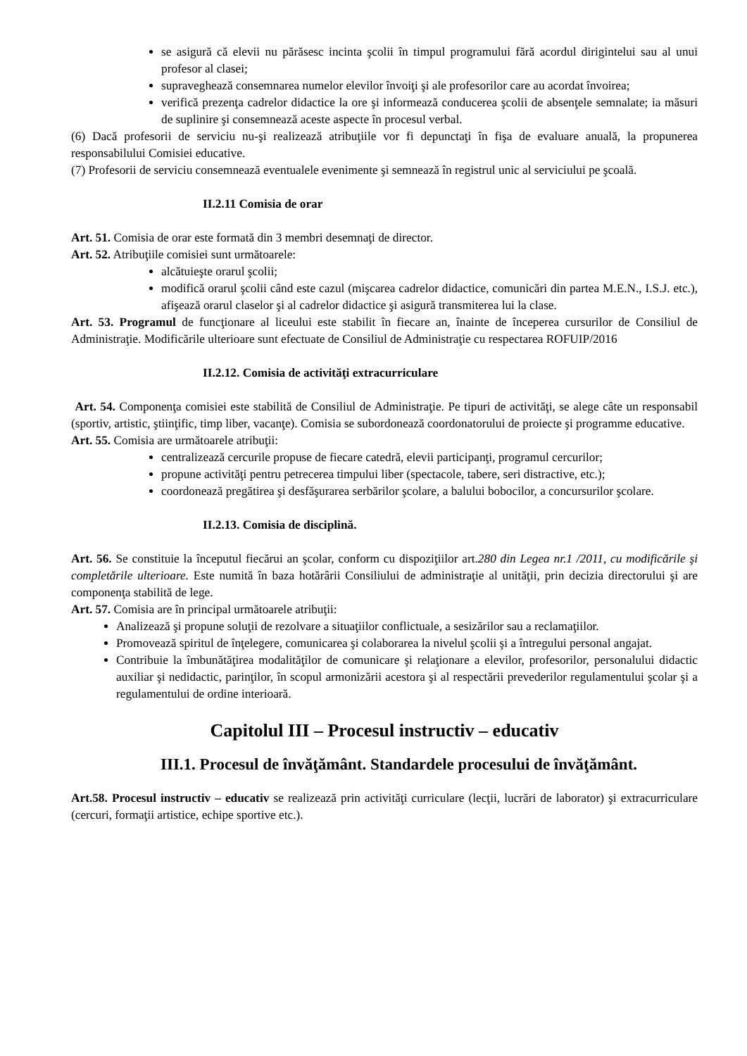se asigură că elevii nu părăsesc incinta şcolii în timpul programului fără acordul dirigintelui sau al unui profesor al clasei;
supraveghează consemnarea numelor elevilor învoiţi şi ale profesorilor care au acordat învoirea;
verifică prezenţa cadrelor didactice la ore şi informează conducerea şcolii de absenţele semnalate; ia măsuri de suplinire şi consemnează aceste aspecte în procesul verbal.
(6) Dacă profesorii de serviciu nu-şi realizează atribuţiile vor fi depunctaţi în fişa de evaluare anuală, la propunerea responsabilului Comisiei educative.
(7) Profesorii de serviciu consemnează eventualele evenimente şi semnează în registrul unic al serviciului pe şcoală.
II.2.11 Comisia de orar
Art. 51. Comisia de orar este formată din 3 membri desemnaţi de director.
Art. 52. Atribuţiile comisiei sunt următoarele:
alcătuieşte orarul şcolii;
modifică orarul şcolii când este cazul (mişcarea cadrelor didactice, comunicări din partea M.E.N., I.S.J. etc.), afişează orarul claselor şi al cadrelor didactice şi asigură transmiterea lui la clase.
Art. 53. Programul de funcţionare al liceului este stabilit în fiecare an, înainte de începerea cursurilor de Consiliul de Administraţie. Modificările ulterioare sunt efectuate de Consiliul de Administraţie cu respectarea ROFUIP/2016
II.2.12. Comisia de activităţi extracurriculare
Art. 54. Componenţa comisiei este stabilită de Consiliul de Administraţie. Pe tipuri de activităţi, se alege câte un responsabil (sportiv, artistic, ştiinţific, timp liber, vacanţe). Comisia se subordonează coordonatorului de proiecte şi programme educative.
Art. 55. Comisia are următoarele atribuţii:
centralizează cercurile propuse de fiecare catedră, elevii participanţi, programul cercurilor;
propune activităţi pentru petrecerea timpului liber (spectacole, tabere, seri distractive, etc.);
coordonează pregătirea şi desfăşurarea serbărilor şcolare, a balului bobocilor, a concursurilor şcolare.
II.2.13. Comisia de disciplină.
Art. 56. Se constituie la începutul fiecărui an şcolar, conform cu dispoziţiilor art.280 din Legea nr.1 /2011, cu modificările şi completările ulterioare. Este numită în baza hotărârii Consiliului de administraţie al unităţii, prin decizia directorului şi are componenţa stabilită de lege.
Art. 57. Comisia are în principal următoarele atribuţii:
Analizează şi propune soluţii de rezolvare a situaţiilor conflictuale, a sesizărilor sau a reclamaţiilor.
Promovează spiritul de înţelegere, comunicarea şi colaborarea la nivelul şcolii şi a întregului personal angajat.
Contribuie la îmbunătăţirea modalităţilor de comunicare şi relaţionare a elevilor, profesorilor, personalului didactic auxiliar şi nedidactic, parinţilor, în scopul armonizării acestora şi al respectării prevederilor regulamentului şcolar şi a regulamentului de ordine interioară.
Capitolul III – Procesul instructiv – educativ
III.1. Procesul de învăţământ. Standardele procesului de învăţământ.
Art.58. Procesul instructiv – educativ se realizează prin activităţi curriculare (lecţii, lucrări de laborator) şi extracurriculare (cercuri, formaţii artistice, echipe sportive etc.).